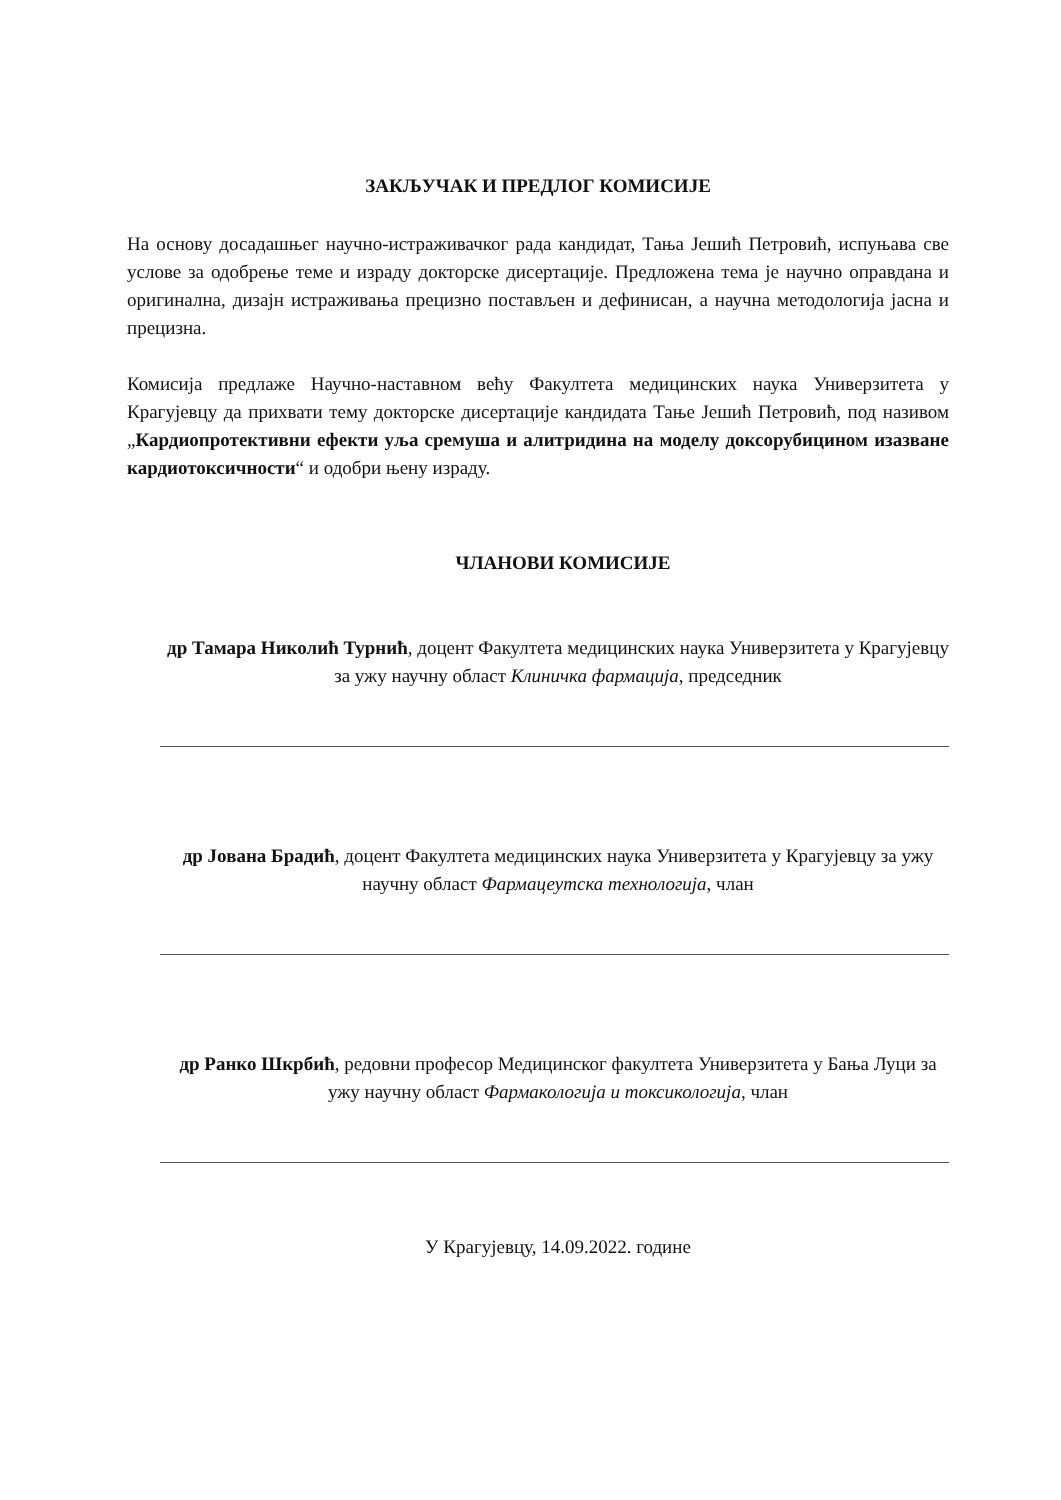ЗАКЉУЧАК И ПРЕДЛОГ КОМИСИЈЕ
На основу досадашњег научно-истраживачког рада кандидат, Тања Јешић Петровић, испуњава све услове за одобрење теме и израду докторске дисертације. Предложена тема је научно оправдана и оригинална, дизајн истраживања прецизно постављен и дефинисан, а научна методологија јасна и прецизна.
Комисија предлаже Научно-наставном већу Факултета медицинских наука Универзитета у Крагујевцу да прихвати тему докторске дисертације кандидата Тање Јешић Петровић, под називом „Кардиопротективни ефекти уља сремуша и алитридина на моделу доксорубицином изазване кардиотоксичности“ и одобри њену израду.
ЧЛАНОВИ КОМИСИЈЕ
др Тамара Николић Турнић, доцент Факултета медицинских наука Универзитета у Крагујевцу за ужу научну област Клиничка фармација, председник
др Јована Брадић, доцент Факултета медицинских наука Универзитета у Крагујевцу за ужу научну област Фармацеутска технологија, члан
др Ранко Шкрбић, редовни професор Медицинског факултета Универзитета у Бањa Луци за ужу научну област Фармакологија и токсикологија, члан
У Крагујевцу, 14.09.2022. године